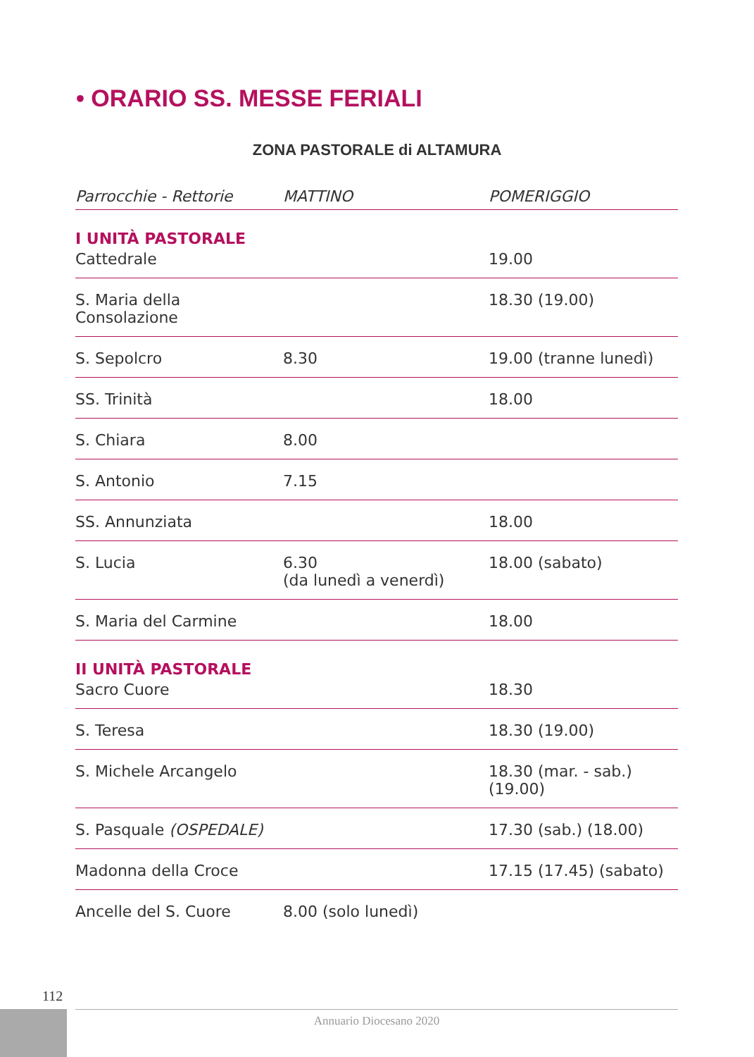• ORARIO SS. MESSE FERIALI
ZONA PASTORALE di ALTAMURA
| Parrocchie - Rettorie | MATTINO | POMERIGGIO |
| --- | --- | --- |
| I UNITÀ PASTORALE | | |
| Cattedrale | | 19.00 |
| S. Maria della Consolazione | | 18.30 (19.00) |
| S. Sepolcro | 8.30 | 19.00 (tranne lunedì) |
| SS. Trinità | | 18.00 |
| S. Chiara | 8.00 | |
| S. Antonio | 7.15 | |
| SS. Annunziata | | 18.00 |
| S. Lucia | 6.30 (da lunedì a venerdì) | 18.00 (sabato) |
| S. Maria del Carmine | | 18.00 |
| II UNITÀ PASTORALE | | |
| Sacro Cuore | | 18.30 |
| S. Teresa | | 18.30 (19.00) |
| S. Michele Arcangelo | | 18.30 (mar. - sab.) (19.00) |
| S. Pasquale (OSPEDALE) | | 17.30 (sab.) (18.00) |
| Madonna della Croce | | 17.15 (17.45) (sabato) |
| Ancelle del S. Cuore | 8.00 (solo lunedì) | |
112
Annuario Diocesano 2020